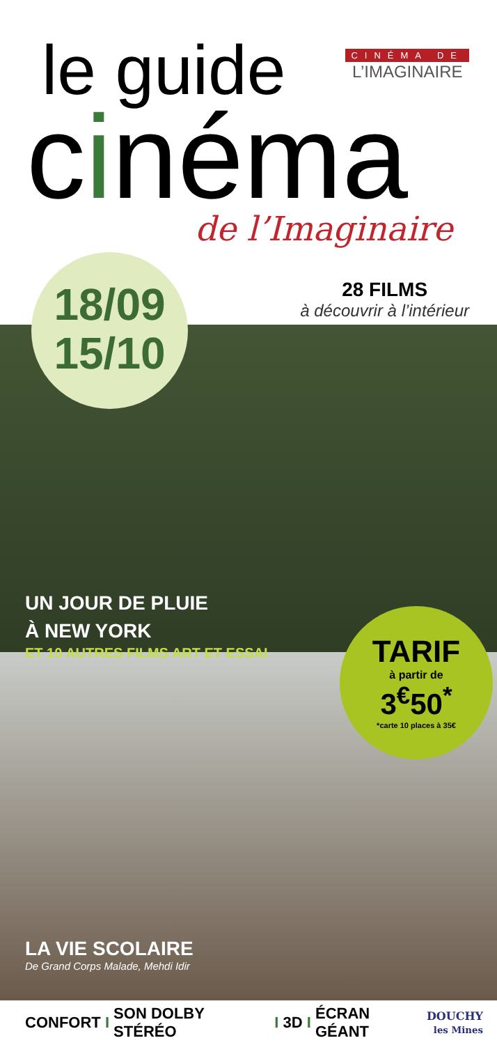le guide
cinéma de l’Imaginaire
CINÉMA DE
L’IMAGINAIRE
18/09
15/10
28 FILMS
à découvrir à l’intérieur
UN JOUR DE PLUIE
À NEW YORK
ET 10 AUTRES FILMS ART ET ESSAI
TARIF
à partir de
3<sup>€</sup>50<sup>*</sup>
*carte 10 places à 35€
LA VIE SCOLAIRE
De Grand Corps Malade, Mehdi Idir
CONFORT I SON DOLBY STÉRÉO I 3D I ÉCRAN GÉANT
DOUCHY
les Mines